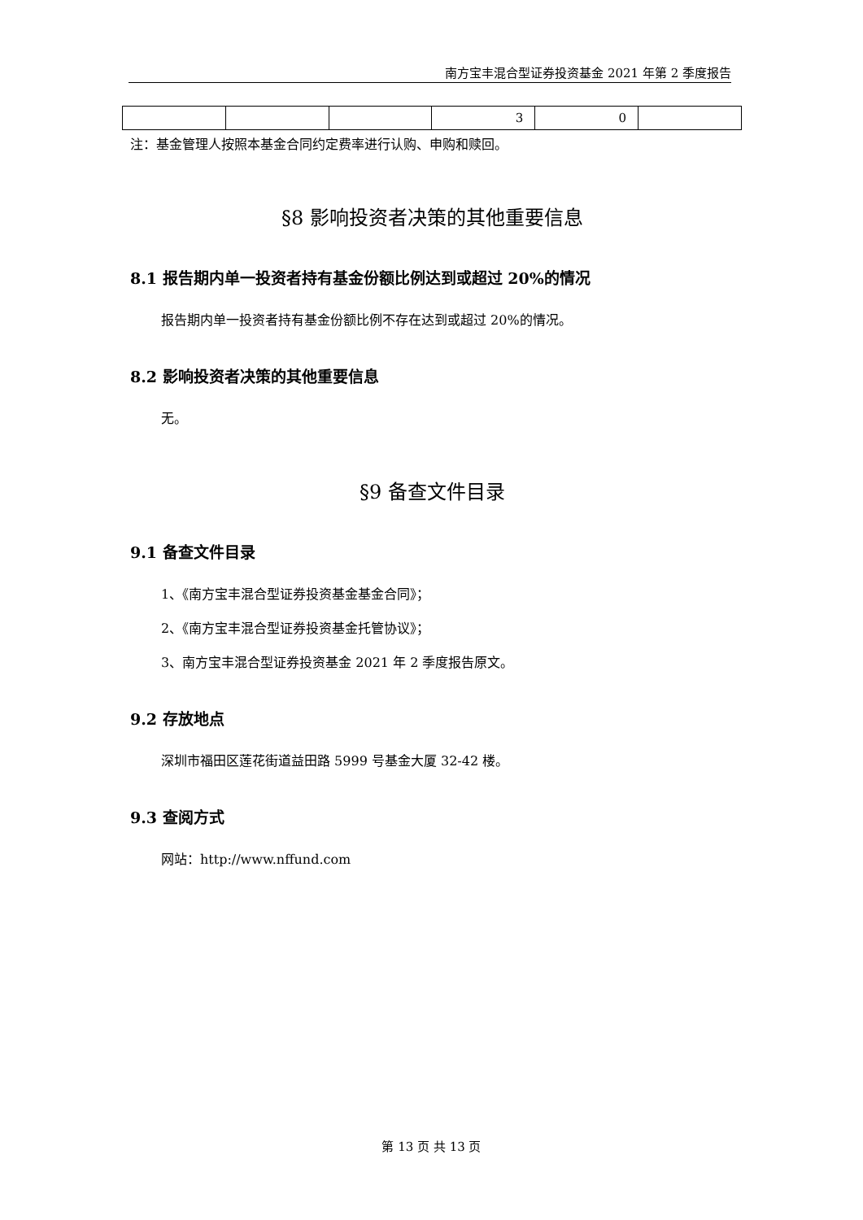南方宝丰混合型证券投资基金 2021 年第 2 季度报告
| | | | 3 | 0 | |
注：基金管理人按照本基金合同约定费率进行认购、申购和赎回。
§8 影响投资者决策的其他重要信息
8.1 报告期内单一投资者持有基金份额比例达到或超过 20%的情况
报告期内单一投资者持有基金份额比例不存在达到或超过 20%的情况。
8.2 影响投资者决策的其他重要信息
无。
§9 备查文件目录
9.1 备查文件目录
1、《南方宝丰混合型证券投资基金基金合同》；
2、《南方宝丰混合型证券投资基金托管协议》；
3、南方宝丰混合型证券投资基金 2021 年 2 季度报告原文。
9.2 存放地点
深圳市福田区莲花街道益田路 5999 号基金大厦 32-42 楼。
9.3 查阅方式
网站：http://www.nffund.com
第 13 页 共 13 页